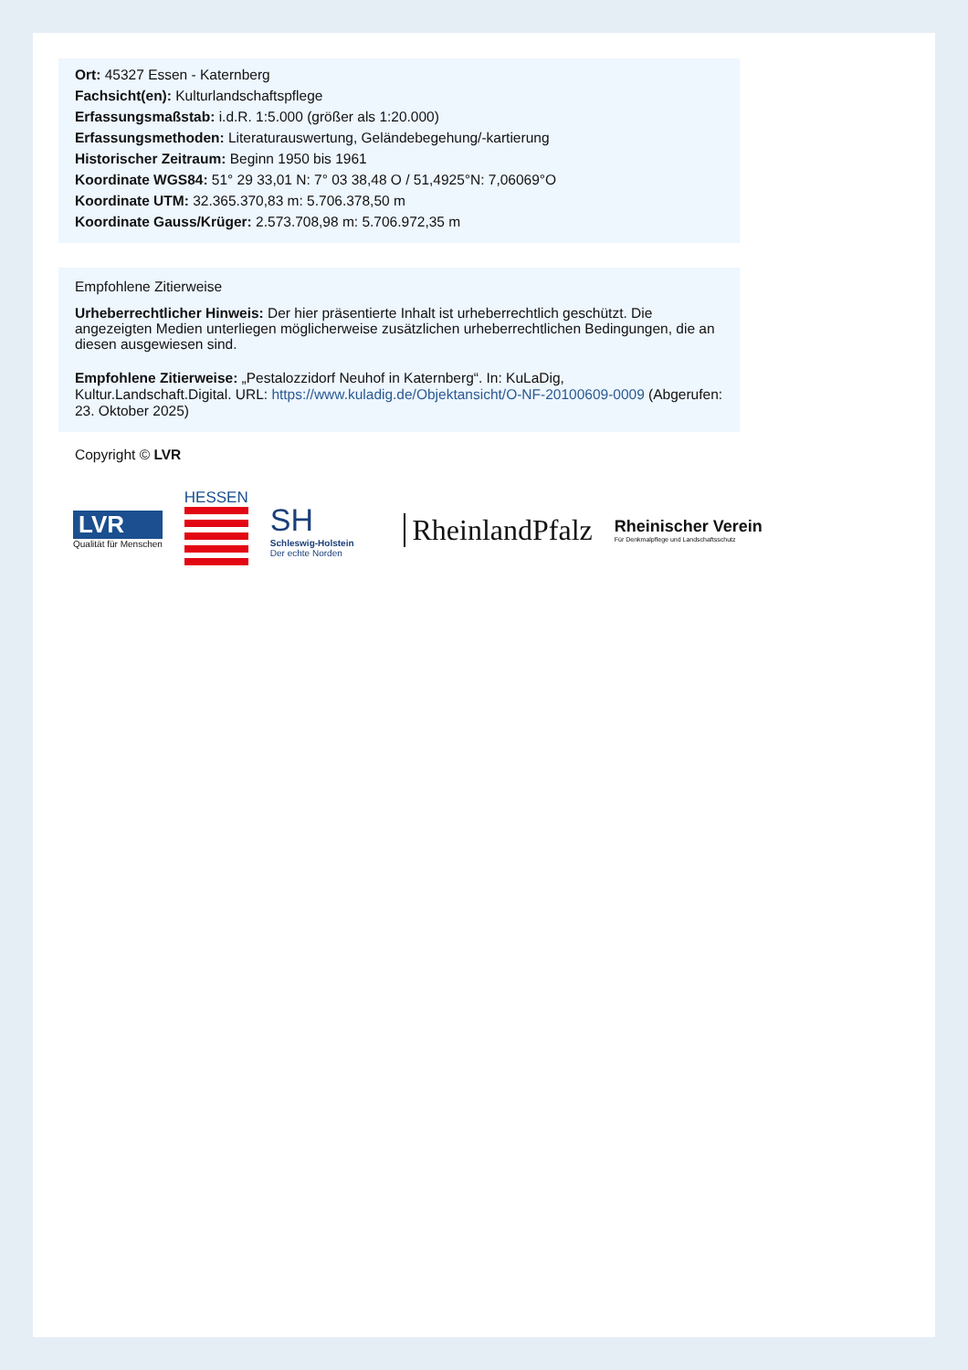Ort: 45327 Essen - Katernberg
Fachsicht(en): Kulturlandschaftspflege
Erfassungsmaßstab: i.d.R. 1:5.000 (größer als 1:20.000)
Erfassungsmethoden: Literaturauswertung, Geländebegehung/-kartierung
Historischer Zeitraum: Beginn 1950 bis 1961
Koordinate WGS84: 51° 29 33,01 N: 7° 03 38,48 O / 51,4925°N: 7,06069°O
Koordinate UTM: 32.365.370,83 m: 5.706.378,50 m
Koordinate Gauss/Krüger: 2.573.708,98 m: 5.706.972,35 m
Empfohlene Zitierweise
Urheberrechtlicher Hinweis: Der hier präsentierte Inhalt ist urheberrechtlich geschützt. Die angezeigten Medien unterliegen möglicherweise zusätzlichen urheberrechtlichen Bedingungen, die an diesen ausgewiesen sind.
Empfohlene Zitierweise: „Pestalozzidorf Neuhof in Katernberg“. In: KuLaDig, Kultur.Landschaft.Digital. URL: https://www.kuladig.de/Objektansicht/O-NF-20100609-0009 (Abgerufen: 23. Oktober 2025)
Copyright © LVR
LVR
Qualität für Menschen
HESSEN
SH
Schleswig-Holstein
Der echte Norden
RheinlandPfalz
Rheinischer Verein
Für Denkmalpflege und Landschaftsschutz